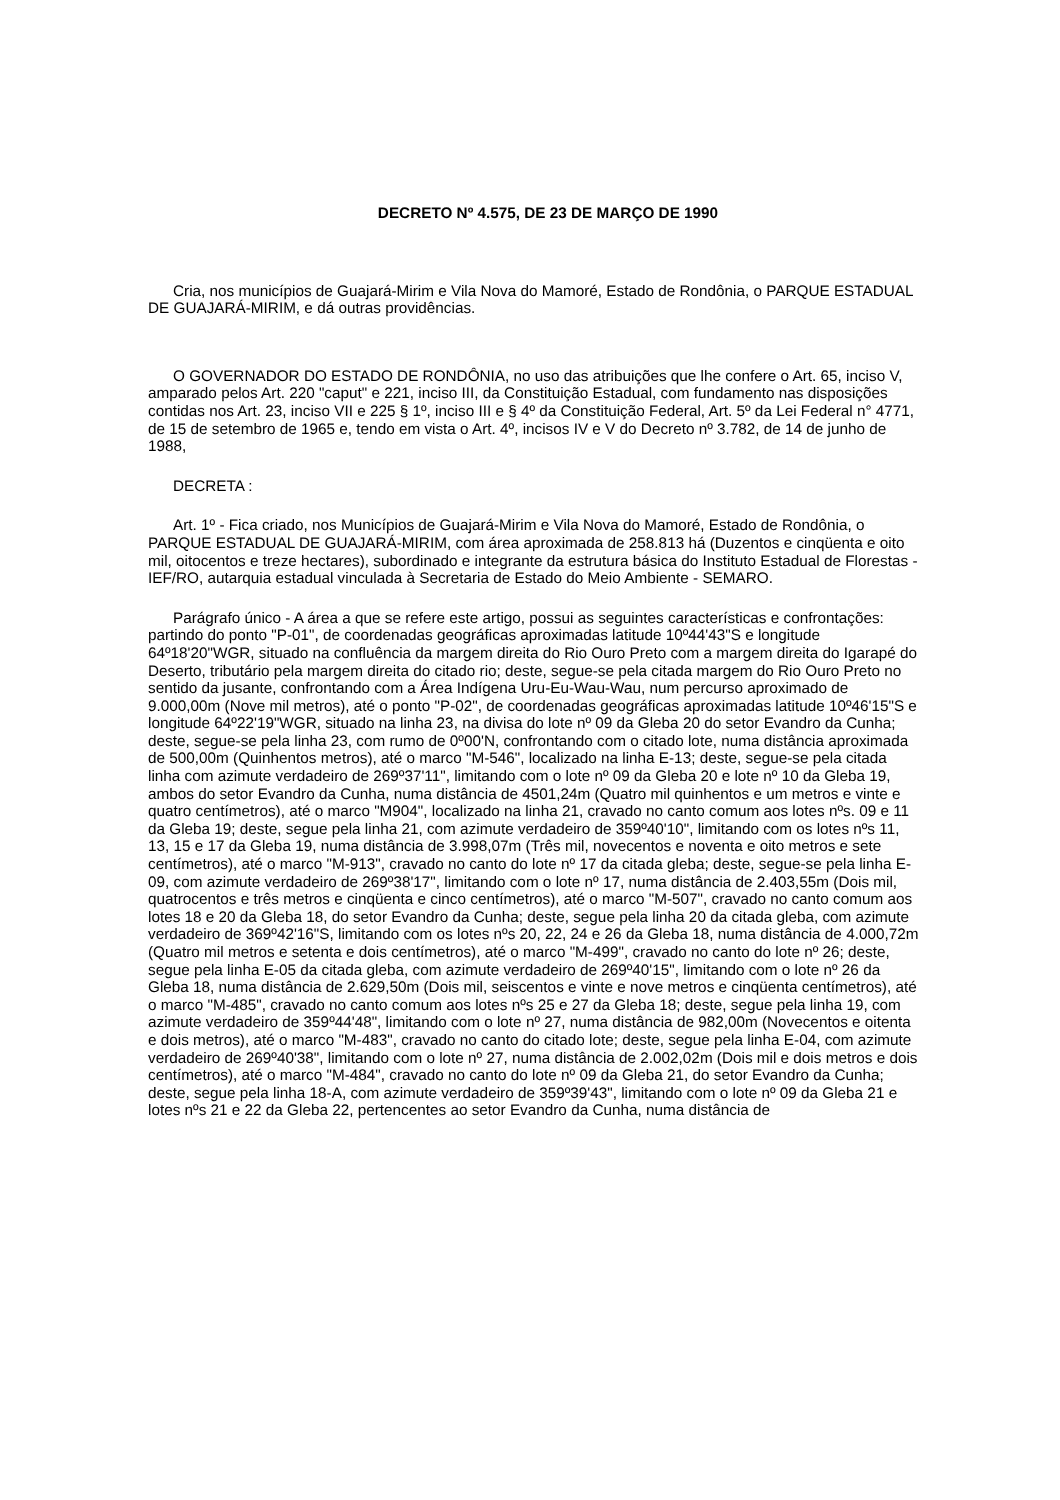DECRETO Nº 4.575, DE 23 DE MARÇO DE 1990
Cria, nos municípios de Guajará-Mirim e Vila Nova do Mamoré, Estado de Rondônia, o PARQUE ESTADUAL DE GUAJARÁ-MIRIM, e dá outras providências.
O GOVERNADOR DO ESTADO DE RONDÔNIA, no uso das atribuições que lhe confere o Art. 65, inciso V, amparado pelos Art. 220 "caput" e 221, inciso III, da Constituição Estadual, com fundamento nas disposições contidas nos Art. 23, inciso VII e 225 § 1º, inciso III e § 4º da Constituição Federal, Art. 5º da Lei Federal n° 4771, de 15 de setembro de 1965 e, tendo em vista o Art. 4º, incisos IV e V do Decreto nº 3.782, de 14 de junho de 1988,
DECRETA :
Art. 1º - Fica criado, nos Municípios de Guajará-Mirim e Vila Nova do Mamoré, Estado de Rondônia, o PARQUE ESTADUAL DE GUAJARÁ-MIRIM, com área aproximada de 258.813 há (Duzentos e cinqüenta e oito mil, oitocentos e treze hectares), subordinado e integrante da estrutura básica do Instituto Estadual de Florestas - IEF/RO, autarquia estadual vinculada à Secretaria de Estado do Meio Ambiente - SEMARO.
Parágrafo único - A área a que se refere este artigo, possui as seguintes características e confrontações: partindo do ponto "P-01", de coordenadas geográficas aproximadas latitude 10º44'43"S e longitude 64º18'20"WGR, situado na confluência da margem direita do Rio Ouro Preto com a margem direita do Igarapé do Deserto, tributário pela margem direita do citado rio; deste, segue-se pela citada margem do Rio Ouro Preto no sentido da jusante, confrontando com a Área Indígena Uru-Eu-Wau-Wau, num percurso aproximado de 9.000,00m (Nove mil metros), até o ponto "P-02", de coordenadas geográficas aproximadas latitude 10º46'15"S e longitude 64º22'19"WGR, situado na linha 23, na divisa do lote nº 09 da Gleba 20 do setor Evandro da Cunha; deste, segue-se pela linha 23, com rumo de 0º00'N, confrontando com o citado lote, numa distância aproximada de 500,00m (Quinhentos metros), até o marco "M-546", localizado na linha E-13; deste, segue-se pela citada linha com azimute verdadeiro de 269º37'11", limitando com o lote nº 09 da Gleba 20 e lote nº 10 da Gleba 19, ambos do setor Evandro da Cunha, numa distância de 4501,24m (Quatro mil quinhentos e um metros e vinte e quatro centímetros), até o marco "M904", localizado na linha 21, cravado no canto comum aos lotes nºs. 09 e 11 da Gleba 19; deste, segue pela linha 21, com azimute verdadeiro de 359º40'10", limitando com os lotes nºs 11, 13, 15 e 17 da Gleba 19, numa distância de 3.998,07m (Três mil, novecentos e noventa e oito metros e sete centímetros), até o marco "M-913", cravado no canto do lote nº 17 da citada gleba; deste, segue-se pela linha E-09, com azimute verdadeiro de 269º38'17", limitando com o lote nº 17, numa distância de 2.403,55m (Dois mil, quatrocentos e três metros e cinqüenta e cinco centímetros), até o marco "M-507", cravado no canto comum aos lotes 18 e 20 da Gleba 18, do setor Evandro da Cunha; deste, segue pela linha 20 da citada gleba, com azimute verdadeiro de 369º42'16"S, limitando com os lotes nºs 20, 22, 24 e 26 da Gleba 18, numa distância de 4.000,72m (Quatro mil metros e setenta e dois centímetros), até o marco "M-499", cravado no canto do lote nº 26; deste, segue pela linha E-05 da citada gleba, com azimute verdadeiro de 269º40'15", limitando com o lote nº 26 da Gleba 18, numa distância de 2.629,50m (Dois mil, seiscentos e vinte e nove metros e cinqüenta centímetros), até o marco "M-485", cravado no canto comum aos lotes nºs 25 e 27 da Gleba 18; deste, segue pela linha 19, com azimute verdadeiro de 359º44'48", limitando com o lote nº 27, numa distância de 982,00m (Novecentos e oitenta e dois metros), até o marco "M-483", cravado no canto do citado lote; deste, segue pela linha E-04, com azimute verdadeiro de 269º40'38", limitando com o lote nº 27, numa distância de 2.002,02m (Dois mil e dois metros e dois centímetros), até o marco "M-484", cravado no canto do lote nº 09 da Gleba 21, do setor Evandro da Cunha; deste, segue pela linha 18-A, com azimute verdadeiro de 359º39'43", limitando com o lote nº 09 da Gleba 21 e lotes nºs 21 e 22 da Gleba 22, pertencentes ao setor Evandro da Cunha, numa distância de